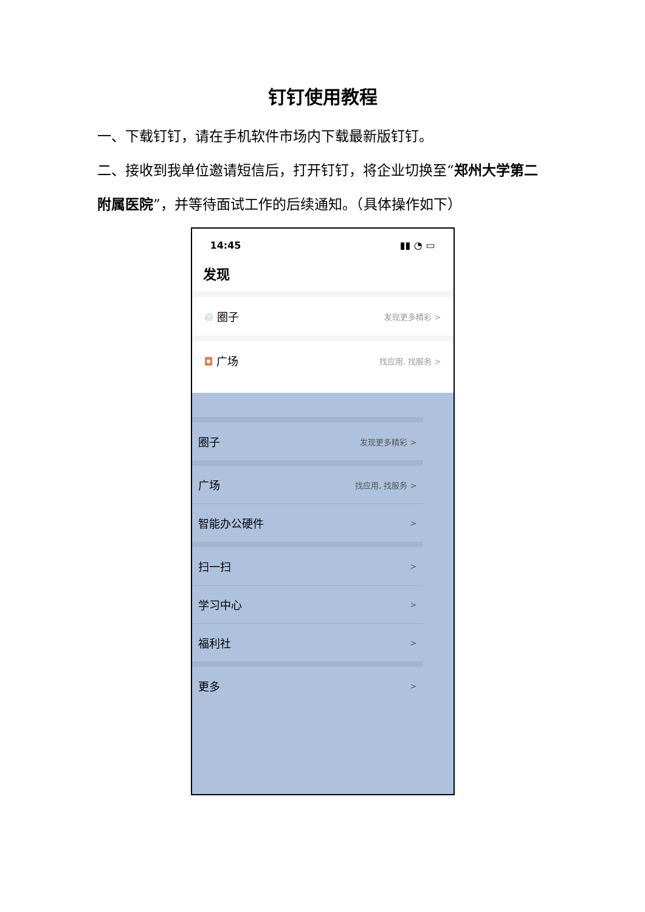钉钉使用教程
一、下载钉钉，请在手机软件市场内下载最新版钉钉。
二、接收到我单位邀请短信后，打开钉钉，将企业切换至“郑州大学第二附属医院”，并等待面试工作的后续通知。（具体操作如下）
14:45 ▮▮ ◔ ▭
发现
♲ 圈子
发现更多精彩 >
◘ 广场
找应用, 找服务 >
圈子
发现更多精彩 >
广场
找应用, 找服务 >
智能办公硬件
>
扫一扫
>
学习中心
>
福利社
>
更多
>